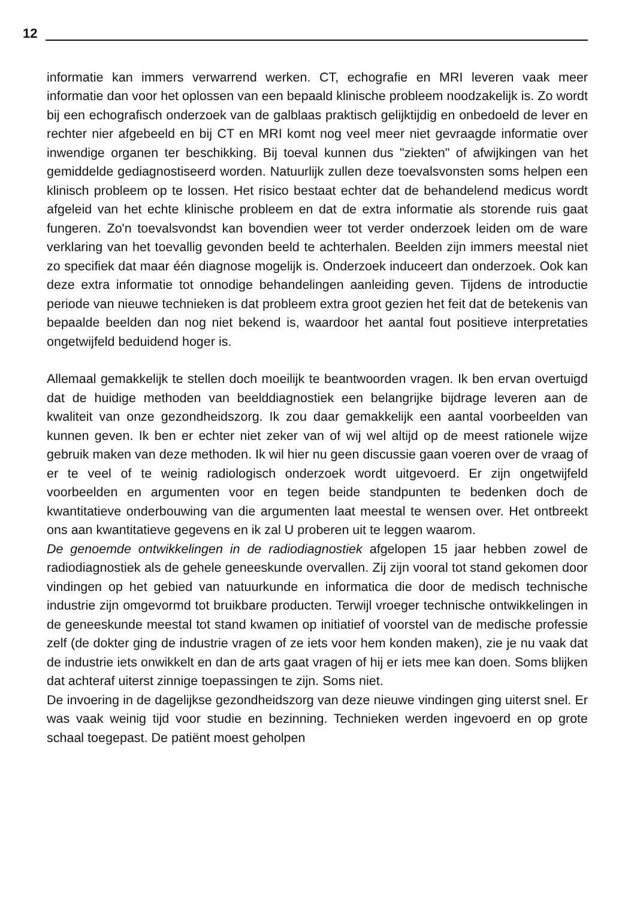12
informatie kan immers verwarrend werken. CT, echografie en MRI leveren vaak meer informatie dan voor het oplossen van een bepaald klinische probleem noodzakelijk is. Zo wordt bij een echografisch onderzoek van de galblaas praktisch gelijktijdig en onbedoeld de lever en rechter nier afgebeeld en bij CT en MRI komt nog veel meer niet gevraagde informatie over inwendige organen ter beschikking. Bij toeval kunnen dus "ziekten" of afwijkingen van het gemiddelde gediagnostiseerd worden. Natuurlijk zullen deze toevalsvonsten soms helpen een klinisch probleem op te lossen. Het risico bestaat echter dat de behandelend medicus wordt afgeleid van het echte klinische probleem en dat de extra informatie als storende ruis gaat fungeren. Zo'n toevalsvondst kan bovendien weer tot verder onderzoek leiden om de ware verklaring van het toevallig gevonden beeld te achterhalen. Beelden zijn immers meestal niet zo specifiek dat maar één diagnose mogelijk is. Onderzoek induceert dan onderzoek. Ook kan deze extra informatie tot onnodige behandelingen aanleiding geven. Tijdens de introductie periode van nieuwe technieken is dat probleem extra groot gezien het feit dat de betekenis van bepaalde beelden dan nog niet bekend is, waardoor het aantal fout positieve interpretaties ongetwijfeld beduidend hoger is.
Allemaal gemakkelijk te stellen doch moeilijk te beantwoorden vragen. Ik ben ervan overtuigd dat de huidige methoden van beelddiagnostiek een belangrijke bijdrage leveren aan de kwaliteit van onze gezondheidszorg. Ik zou daar gemakkelijk een aantal voorbeelden van kunnen geven. Ik ben er echter niet zeker van of wij wel altijd op de meest rationele wijze gebruik maken van deze methoden. Ik wil hier nu geen discussie gaan voeren over de vraag of er te veel of te weinig radiologisch onderzoek wordt uitgevoerd. Er zijn ongetwijfeld voorbeelden en argumenten voor en tegen beide standpunten te bedenken doch de kwantitatieve onderbouwing van die argumenten laat meestal te wensen over. Het ontbreekt ons aan kwantitatieve gegevens en ik zal U proberen uit te leggen waarom.
De genoemde ontwikkelingen in de radiodiagnostiek afgelopen 15 jaar hebben zowel de radiodiagnostiek als de gehele geneeskunde overvallen. Zij zijn vooral tot stand gekomen door vindingen op het gebied van natuurkunde en informatica die door de medisch technische industrie zijn omgevormd tot bruikbare producten. Terwijl vroeger technische ontwikkelingen in de geneeskunde meestal tot stand kwamen op initiatief of voorstel van de medische professie zelf (de dokter ging de industrie vragen of ze iets voor hem konden maken), zie je nu vaak dat de industrie iets onwikkelt en dan de arts gaat vragen of hij er iets mee kan doen. Soms blijken dat achteraf uiterst zinnige toepassingen te zijn. Soms niet.
De invoering in de dagelijkse gezondheidszorg van deze nieuwe vindingen ging uiterst snel. Er was vaak weinig tijd voor studie en bezinning. Technieken werden ingevoerd en op grote schaal toegepast. De patiënt moest geholpen